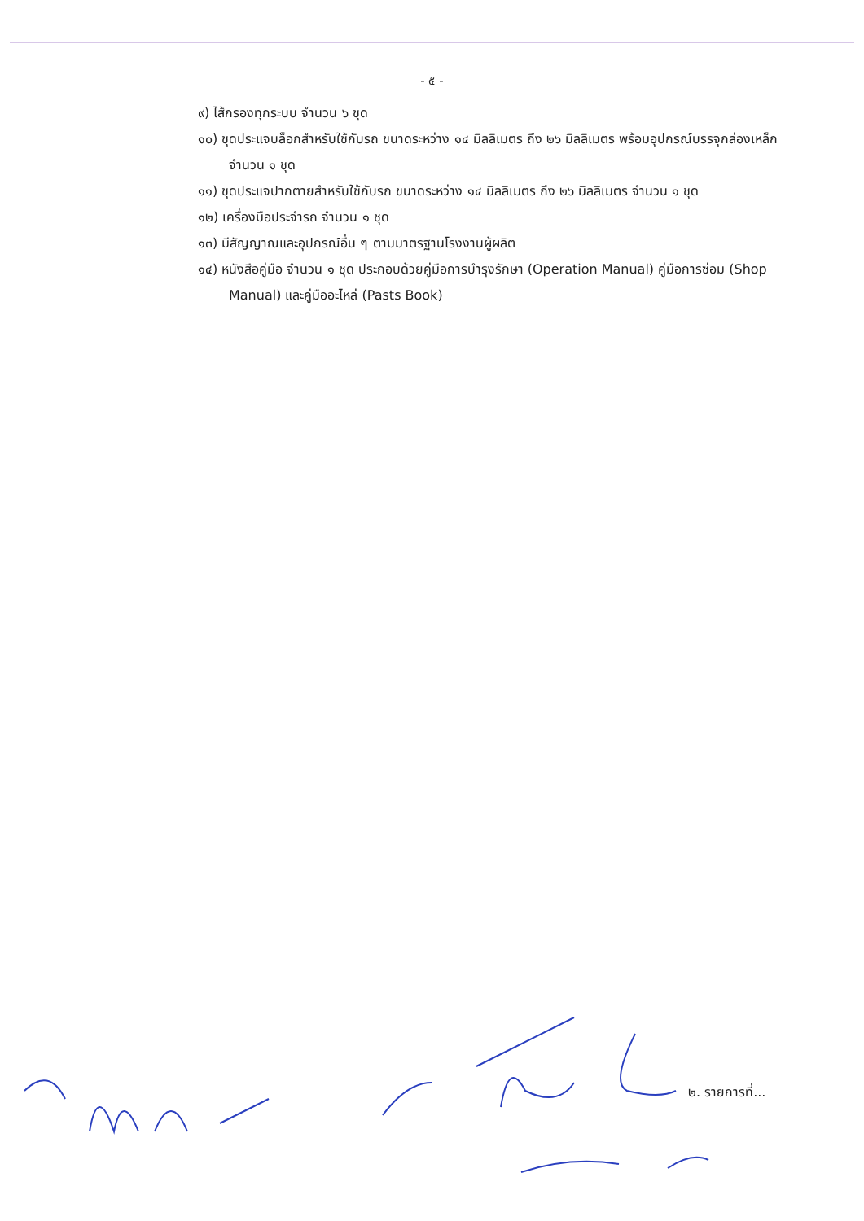- ๕ -
๙) ไส้กรองทุกระบบ จำนวน ๖ ชุด
๑๐) ชุดประแจบล็อกสำหรับใช้กับรถ ขนาดระหว่าง ๑๔ มิลลิเมตร ถึง ๒๖ มิลลิเมตร พร้อมอุปกรณ์บรรจุกล่องเหล็ก จำนวน ๑ ชุด
๑๑) ชุดประแจปากตายสำหรับใช้กับรถ ขนาดระหว่าง ๑๔ มิลลิเมตร ถึง ๒๖ มิลลิเมตร จำนวน ๑ ชุด
๑๒) เครื่องมือประจำรถ จำนวน ๑ ชุด
๑๓) มีสัญญาณและอุปกรณ์อื่น ๆ ตามมาตรฐานโรงงานผู้ผลิต
๑๔) หนังสือคู่มือ จำนวน ๑ ชุด ประกอบด้วยคู่มือการบำรุงรักษา (Operation Manual) คู่มือการซ่อม (Shop Manual) และคู่มืออะไหล่ (Pasts Book)
๒. รายการที่...